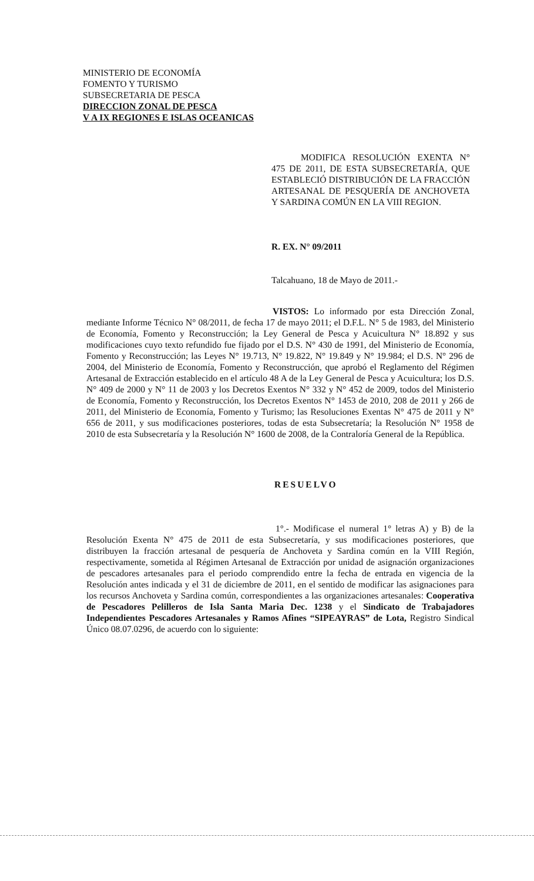MINISTERIO DE ECONOMÍA
FOMENTO Y TURISMO
SUBSECRETARIA DE PESCA
DIRECCION ZONAL DE PESCA
V A IX REGIONES E ISLAS OCEANICAS
MODIFICA RESOLUCIÓN EXENTA N° 475 DE 2011, DE ESTA SUBSECRETARÍA, QUE ESTABLECIÓ DISTRIBUCIÓN DE LA FRACCIÓN ARTESANAL DE PESQUERÍA DE ANCHOVETA Y SARDINA COMÚN EN LA VIII REGION.
R. EX. N° 09/2011
Talcahuano, 18 de Mayo de 2011.-
VISTOS: Lo informado por esta Dirección Zonal, mediante Informe Técnico N° 08/2011, de fecha 17 de mayo 2011; el D.F.L. N° 5 de 1983, del Ministerio de Economía, Fomento y Reconstrucción; la Ley General de Pesca y Acuicultura N° 18.892 y sus modificaciones cuyo texto refundido fue fijado por el D.S. N° 430 de 1991, del Ministerio de Economía, Fomento y Reconstrucción; las Leyes N° 19.713, N° 19.822, N° 19.849 y N° 19.984; el D.S. N° 296 de 2004, del Ministerio de Economía, Fomento y Reconstrucción, que aprobó el Reglamento del Régimen Artesanal de Extracción establecido en el artículo 48 A de la Ley General de Pesca y Acuicultura; los D.S. N° 409 de 2000 y N° 11 de 2003 y los Decretos Exentos N° 332 y N° 452 de 2009, todos del Ministerio de Economía, Fomento y Reconstrucción, los Decretos Exentos N° 1453 de 2010, 208 de 2011 y 266 de 2011, del Ministerio de Economía, Fomento y Turismo; las Resoluciones Exentas N° 475 de 2011 y N° 656 de 2011, y sus modificaciones posteriores, todas de esta Subsecretaría; la Resolución N° 1958 de 2010 de esta Subsecretaría y la Resolución N° 1600 de 2008, de la Contraloría General de la República.
RESUELVO
1°.- Modificase el numeral 1° letras A) y B) de la Resolución Exenta N° 475 de 2011 de esta Subsecretaría, y sus modificaciones posteriores, que distribuyen la fracción artesanal de pesquería de Anchoveta y Sardina común en la VIII Región, respectivamente, sometida al Régimen Artesanal de Extracción por unidad de asignación organizaciones de pescadores artesanales para el periodo comprendido entre la fecha de entrada en vigencia de la Resolución antes indicada y el 31 de diciembre de 2011, en el sentido de modificar las asignaciones para los recursos Anchoveta y Sardina común, correspondientes a las organizaciones artesanales: Cooperativa de Pescadores Pelilleros de Isla Santa Maria Dec. 1238 y el Sindicato de Trabajadores Independientes Pescadores Artesanales y Ramos Afines “SIPEAYRAS” de Lota, Registro Sindical Único 08.07.0296, de acuerdo con lo siguiente: